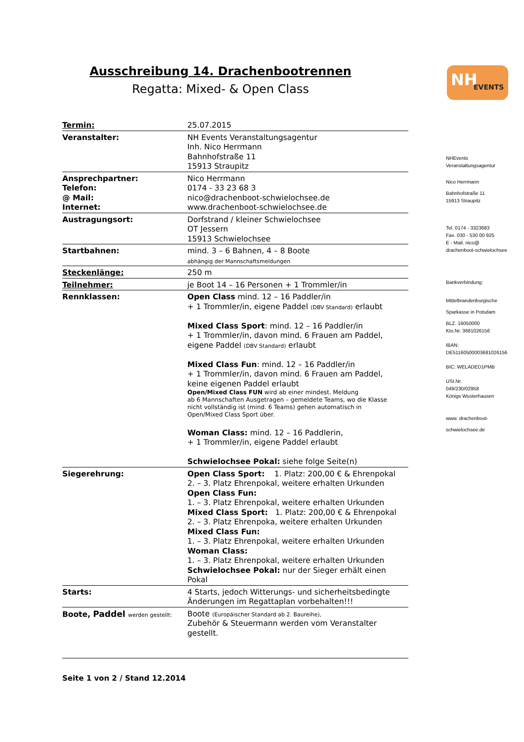NH EVENTS
Ausschreibung 14. Drachenbootrennen
Regatta: Mixed- & Open Class
| Termin: | 25.07.2015 |
| Veranstalter: | NH Events Veranstaltungsagentur Inh. Nico Herrmann Bahnhofstraße 11 15913 Straupitz |
| Ansprechpartner: Telefon: @ Mail: Internet: | Nico Herrmann 0174 - 33 23 68 3 nico@drachenboot-schwielochsee.de www.drachenboot-schwielochsee.de |
| Austragungsort: | Dorfstrand / kleiner Schwielochsee OT Jessern 15913 Schwielochsee |
| Startbahnen: | mind. 3 – 6 Bahnen, 4 – 8 Boote abhängig der Mannschaftsmeldungen |
| Steckenlänge: | 250 m |
| Teilnehmer: | je Boot 14 – 16 Personen + 1 Trommler/in |
| Rennklassen: | Open Class mind. 12 – 16 Paddler/in + 1 Trommler/in, eigene Paddel (DBV Standard) erlaubt Mixed Class Sport : mind. 12 – 16 Paddler/in + 1 Trommler/in, davon mind. 6 Frauen am Paddel, eigene Paddel (DBV Standard) erlaubt Mixed Class Fun : mind. 12 – 16 Paddler/in + 1 Trommler/in, davon mind. 6 Frauen am Paddel, keine eigenen Paddel erlaubt Open/Mixed Class FUN wird ab einer mindest. Meldung ab 6 Mannschaften Ausgetragen – gemeldete Teams, wo die Klasse nicht vollständig ist (mind. 6 Teams) gehen automatisch in Open/Mixed Class Sport über. Woman Class: mind. 12 – 16 Paddlerin, + 1 Trommler/in, eigene Paddel erlaubt Schwielochsee Pokal: siehe folge Seite(n) |
| Siegerehrung: | Open Class Sport: 1. Platz: 200,00 € & Ehrenpokal 2. – 3. Platz Ehrenpokal, weitere erhalten Urkunden Open Class Fun: 1. – 3. Platz Ehrenpokal, weitere erhalten Urkunden Mixed Class Sport: 1. Platz: 200,00 € & Ehrenpokal 2. – 3. Platz Ehrenpoka, weitere erhalten Urkunden Mixed Class Fun: 1. – 3. Platz Ehrenpokal, weitere erhalten Urkunden Woman Class: 1. – 3. Platz Ehrenpokal, weitere erhalten Urkunden Schwielochsee Pokal: nur der Sieger erhält einen Pokal |
| Starts: | 4 Starts, jedoch Witterungs- und sicherheitsbedingte Änderungen im Regattaplan vorbehalten!!! |
| Boote, Paddel werden gestellt: | Boote (Europäischer Standard ab 2. Baureihe), Zubehör & Steuermann werden vom Veranstalter gestellt. |
NHEvents
Veranstaltungsagentur
Nico Herrmann
Bahnhofstraße 11
15913 Straupitz
Tel. 0174 - 3323683
Fax. 030 - 530 00 925
E - Mail. nico@
drachenboot-schwielochsee
Bankverbindung:
Mittelbrandenburgische
Sparkasse in Potsdam
BLZ. 16050000
Kto.Nr. 3681026156
IBAN:
DE51160500003681026156
BIC: WELADED1PMB
USt.Nr.
049/230/02958
Königs Wusterhausen
www. drachenboot-
schwielochsee.de
Seite 1 von 2 / Stand 12.2014